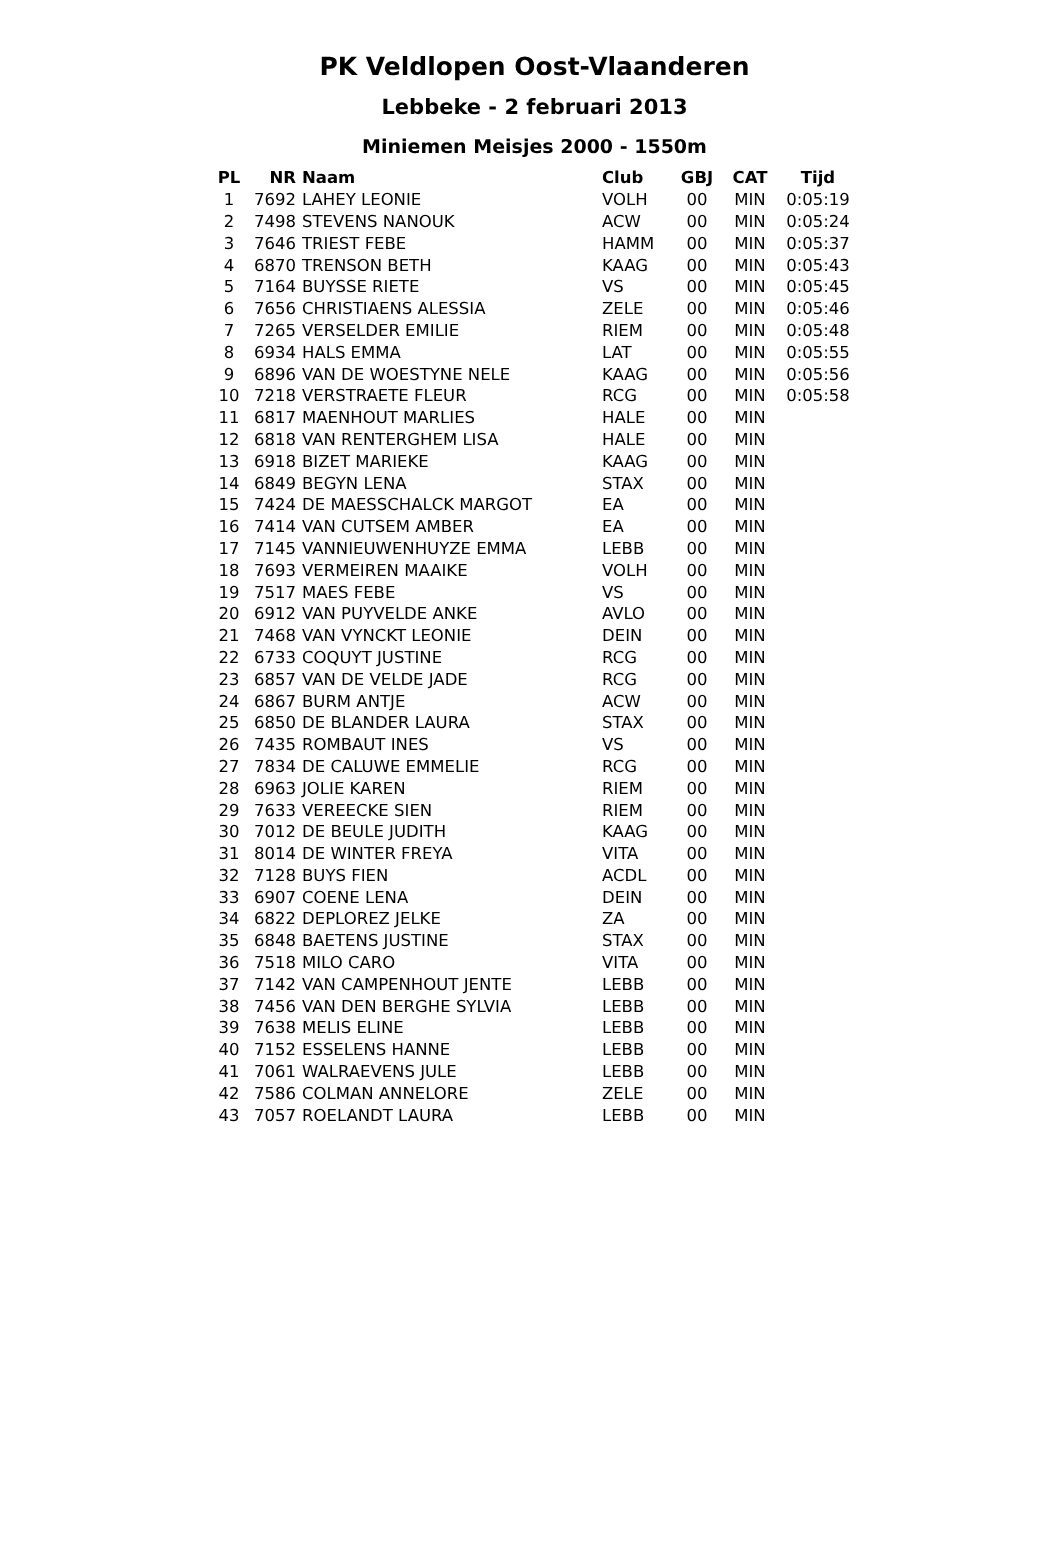PK Veldlopen Oost-Vlaanderen
Lebbeke - 2 februari 2013
Miniemen Meisjes 2000 - 1550m
| PL | NR | Naam | Club | GBJ | CAT | Tijd |
| --- | --- | --- | --- | --- | --- | --- |
| 1 | 7692 | LAHEY LEONIE | VOLH | 00 | MIN | 0:05:19 |
| 2 | 7498 | STEVENS NANOUK | ACW | 00 | MIN | 0:05:24 |
| 3 | 7646 | TRIEST FEBE | HAMM | 00 | MIN | 0:05:37 |
| 4 | 6870 | TRENSON BETH | KAAG | 00 | MIN | 0:05:43 |
| 5 | 7164 | BUYSSE RIETE | VS | 00 | MIN | 0:05:45 |
| 6 | 7656 | CHRISTIAENS ALESSIA | ZELE | 00 | MIN | 0:05:46 |
| 7 | 7265 | VERSELDER EMILIE | RIEM | 00 | MIN | 0:05:48 |
| 8 | 6934 | HALS EMMA | LAT | 00 | MIN | 0:05:55 |
| 9 | 6896 | VAN DE WOESTYNE NELE | KAAG | 00 | MIN | 0:05:56 |
| 10 | 7218 | VERSTRAETE FLEUR | RCG | 00 | MIN | 0:05:58 |
| 11 | 6817 | MAENHOUT MARLIES | HALE | 00 | MIN | |
| 12 | 6818 | VAN RENTERGHEM LISA | HALE | 00 | MIN | |
| 13 | 6918 | BIZET MARIEKE | KAAG | 00 | MIN | |
| 14 | 6849 | BEGYN LENA | STAX | 00 | MIN | |
| 15 | 7424 | DE MAESSCHALCK MARGOT | EA | 00 | MIN | |
| 16 | 7414 | VAN CUTSEM AMBER | EA | 00 | MIN | |
| 17 | 7145 | VANNIEUWENHUYZE EMMA | LEBB | 00 | MIN | |
| 18 | 7693 | VERMEIREN MAAIKE | VOLH | 00 | MIN | |
| 19 | 7517 | MAES FEBE | VS | 00 | MIN | |
| 20 | 6912 | VAN PUYVELDE ANKE | AVLO | 00 | MIN | |
| 21 | 7468 | VAN VYNCKT LEONIE | DEIN | 00 | MIN | |
| 22 | 6733 | COQUYT JUSTINE | RCG | 00 | MIN | |
| 23 | 6857 | VAN DE VELDE JADE | RCG | 00 | MIN | |
| 24 | 6867 | BURM ANTJE | ACW | 00 | MIN | |
| 25 | 6850 | DE BLANDER LAURA | STAX | 00 | MIN | |
| 26 | 7435 | ROMBAUT INES | VS | 00 | MIN | |
| 27 | 7834 | DE CALUWE EMMELIE | RCG | 00 | MIN | |
| 28 | 6963 | JOLIE KAREN | RIEM | 00 | MIN | |
| 29 | 7633 | VEREECKE SIEN | RIEM | 00 | MIN | |
| 30 | 7012 | DE BEULE JUDITH | KAAG | 00 | MIN | |
| 31 | 8014 | DE WINTER FREYA | VITA | 00 | MIN | |
| 32 | 7128 | BUYS FIEN | ACDL | 00 | MIN | |
| 33 | 6907 | COENE LENA | DEIN | 00 | MIN | |
| 34 | 6822 | DEPLOREZ JELKE | ZA | 00 | MIN | |
| 35 | 6848 | BAETENS JUSTINE | STAX | 00 | MIN | |
| 36 | 7518 | MILO CARO | VITA | 00 | MIN | |
| 37 | 7142 | VAN CAMPENHOUT JENTE | LEBB | 00 | MIN | |
| 38 | 7456 | VAN DEN BERGHE SYLVIA | LEBB | 00 | MIN | |
| 39 | 7638 | MELIS ELINE | LEBB | 00 | MIN | |
| 40 | 7152 | ESSELENS HANNE | LEBB | 00 | MIN | |
| 41 | 7061 | WALRAEVENS JULE | LEBB | 00 | MIN | |
| 42 | 7586 | COLMAN ANNELORE | ZELE | 00 | MIN | |
| 43 | 7057 | ROELANDT LAURA | LEBB | 00 | MIN | |